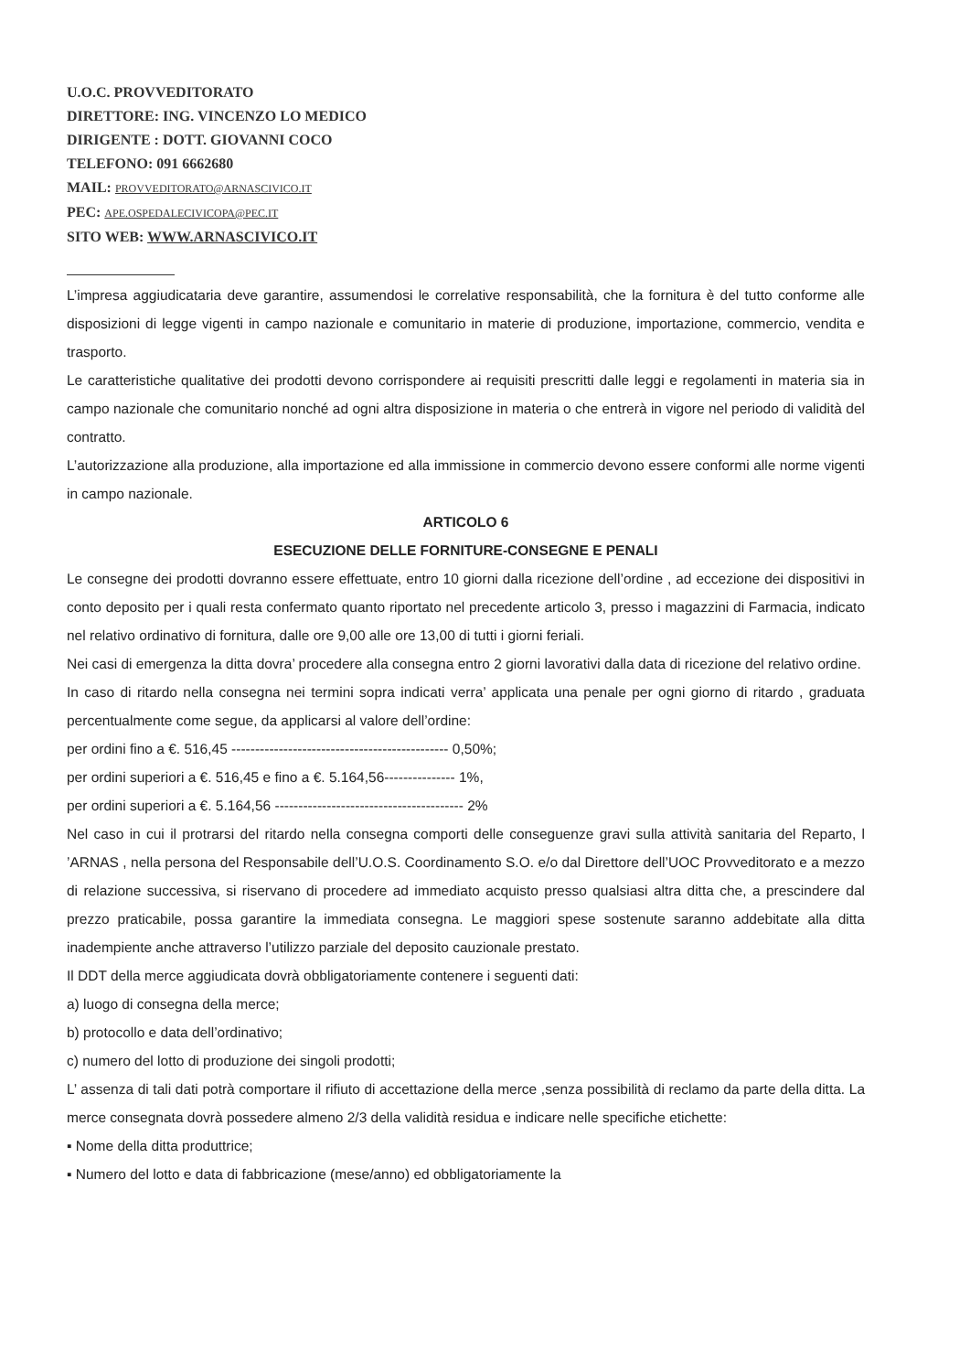U.O.C. PROVVEDITORATO
DIRETTORE: ING. VINCENZO LO MEDICO
DIRIGENTE : DOTT. GIOVANNI COCO
TELEFONO: 091 6662680
MAIL: PROVVEDITORATO@ARNASCIVICO.IT
PEC: APE.OSPEDALECIVICOPA@PEC.IT
SITO WEB: WWW.ARNASCIVICO.IT
L’impresa aggiudicataria deve garantire, assumendosi le correlative responsabilità, che la fornitura è del tutto conforme alle disposizioni di legge vigenti in campo nazionale e comunitario in materie di produzione, importazione, commercio, vendita e trasporto.
Le caratteristiche qualitative dei prodotti devono corrispondere ai requisiti prescritti dalle leggi e regolamenti in materia sia in campo nazionale che comunitario nonché ad ogni altra disposizione in materia o che entrerà in vigore nel periodo di validità del contratto.
L’autorizzazione alla produzione, alla importazione ed alla immissione in commercio devono essere conformi alle norme vigenti in campo nazionale.
ARTICOLO 6
ESECUZIONE DELLE FORNITURE-CONSEGNE E PENALI
Le consegne dei prodotti dovranno essere effettuate, entro 10 giorni dalla ricezione dell’ordine , ad eccezione dei dispositivi in conto deposito per i quali resta confermato quanto riportato nel precedente articolo 3, presso i magazzini di Farmacia, indicato nel relativo ordinativo di fornitura, dalle ore 9,00 alle ore 13,00 di tutti i giorni feriali.
Nei casi di emergenza la ditta dovra’ procedere alla consegna entro 2 giorni lavorativi dalla data di ricezione del relativo ordine.
In caso di ritardo nella consegna nei termini sopra indicati verra’ applicata una penale per ogni giorno di ritardo , graduata percentualmente come segue, da applicarsi al valore dell’ordine:
per ordini fino a €. 516,45 ---------------------------------------------- 0,50%;
per ordini superiori a €. 516,45 e fino a €. 5.164,56--------------- 1%,
per ordini superiori a €. 5.164,56 ---------------------------------------- 2%
Nel caso in cui il protrarsi del ritardo nella consegna comporti delle conseguenze gravi sulla attività sanitaria del Reparto, l ’ARNAS , nella persona del Responsabile dell’U.O.S. Coordinamento S.O. e/o dal Direttore dell’UOC Provveditorato e a mezzo di relazione successiva, si riservano di procedere ad immediato acquisto presso qualsiasi altra ditta che, a prescindere dal prezzo praticabile, possa garantire la immediata consegna. Le maggiori spese sostenute saranno addebitate alla ditta inadempiente anche attraverso l’utilizzo parziale del deposito cauzionale prestato.
Il DDT della merce aggiudicata dovrà obbligatoriamente contenere i seguenti dati:
a) luogo di consegna della merce;
b) protocollo e data dell’ordinativo;
c) numero del lotto di produzione dei singoli prodotti;
L’ assenza di tali dati potrà comportare il rifiuto di accettazione della merce ,senza possibilità di reclamo da parte della ditta. La merce consegnata dovrà possedere almeno 2/3 della validità residua e indicare nelle specifiche etichette:
▪ Nome della ditta produttrice;
▪ Numero del lotto e data di fabbricazione (mese/anno) ed obbligatoriamente la